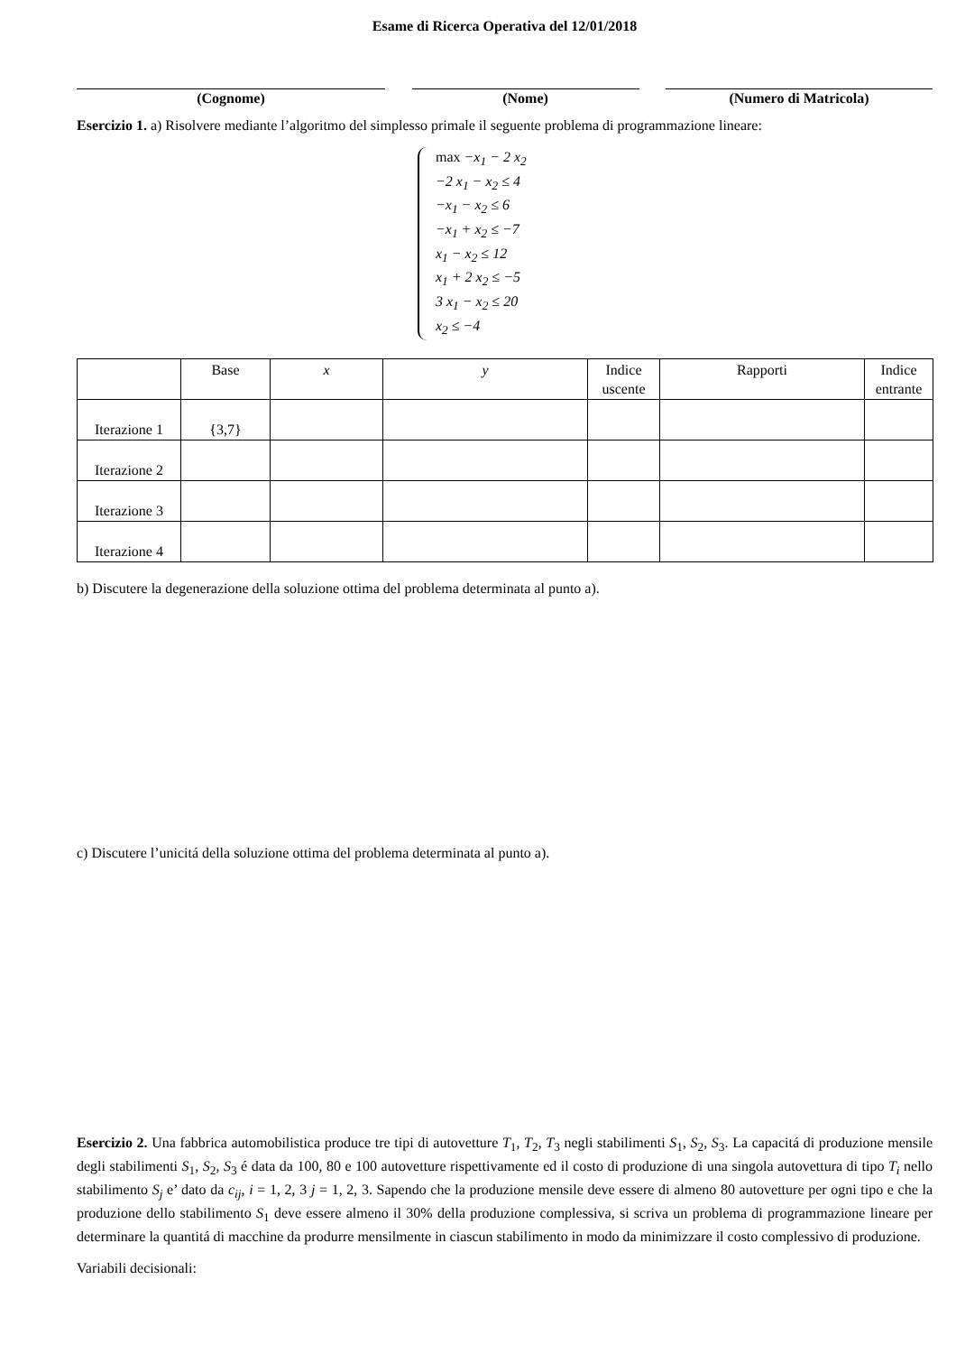Esame di Ricerca Operativa del 12/01/2018
(Cognome) (Nome) (Numero di Matricola)
Esercizio 1. a) Risolvere mediante l’algoritmo del simplesso primale il seguente problema di programmazione lineare:
max −x<sub>1</sub> − 2 x<sub>2</sub>
−2 x<sub>1</sub> − x<sub>2</sub> ≤ 4
−x<sub>1</sub> − x<sub>2</sub> ≤ 6
−x<sub>1</sub> + x<sub>2</sub> ≤ −7
x<sub>1</sub> − x<sub>2</sub> ≤ 12
x<sub>1</sub> + 2 x<sub>2</sub> ≤ −5
3 x<sub>1</sub> − x<sub>2</sub> ≤ 20
x<sub>2</sub> ≤ −4
| | Base | x | y | Indice uscente | Rapporti | Indice entrante |
| --- | --- | --- | --- | --- | --- | --- |
| Iterazione 1 | {3,7} | | | | | |
| Iterazione 2 | | | | | | |
| Iterazione 3 | | | | | | |
| Iterazione 4 | | | | | | |
b) Discutere la degenerazione della soluzione ottima del problema determinata al punto a).
c) Discutere l’unicitá della soluzione ottima del problema determinata al punto a).
Esercizio 2. Una fabbrica automobilistica produce tre tipi di autovetture T<sub>1</sub>, T<sub>2</sub>, T<sub>3</sub> negli stabilimenti S<sub>1</sub>, S<sub>2</sub>, S<sub>3</sub>. La capacitá di produzione mensile degli stabilimenti S<sub>1</sub>, S<sub>2</sub>, S<sub>3</sub> é data da 100, 80 e 100 autovetture rispettivamente ed il costo di produzione di una singola autovettura di tipo T<sub>i</sub> nello stabilimento S<sub>j</sub> e’ dato da c<sub>ij</sub>, i = 1, 2, 3 j = 1, 2, 3. Sapendo che la produzione mensile deve essere di almeno 80 autovetture per ogni tipo e che la produzione dello stabilimento S<sub>1</sub> deve essere almeno il 30% della produzione complessiva, si scriva un problema di programmazione lineare per determinare la quantitá di macchine da produrre mensilmente in ciascun stabilimento in modo da minimizzare il costo complessivo di produzione.
Variabili decisionali: